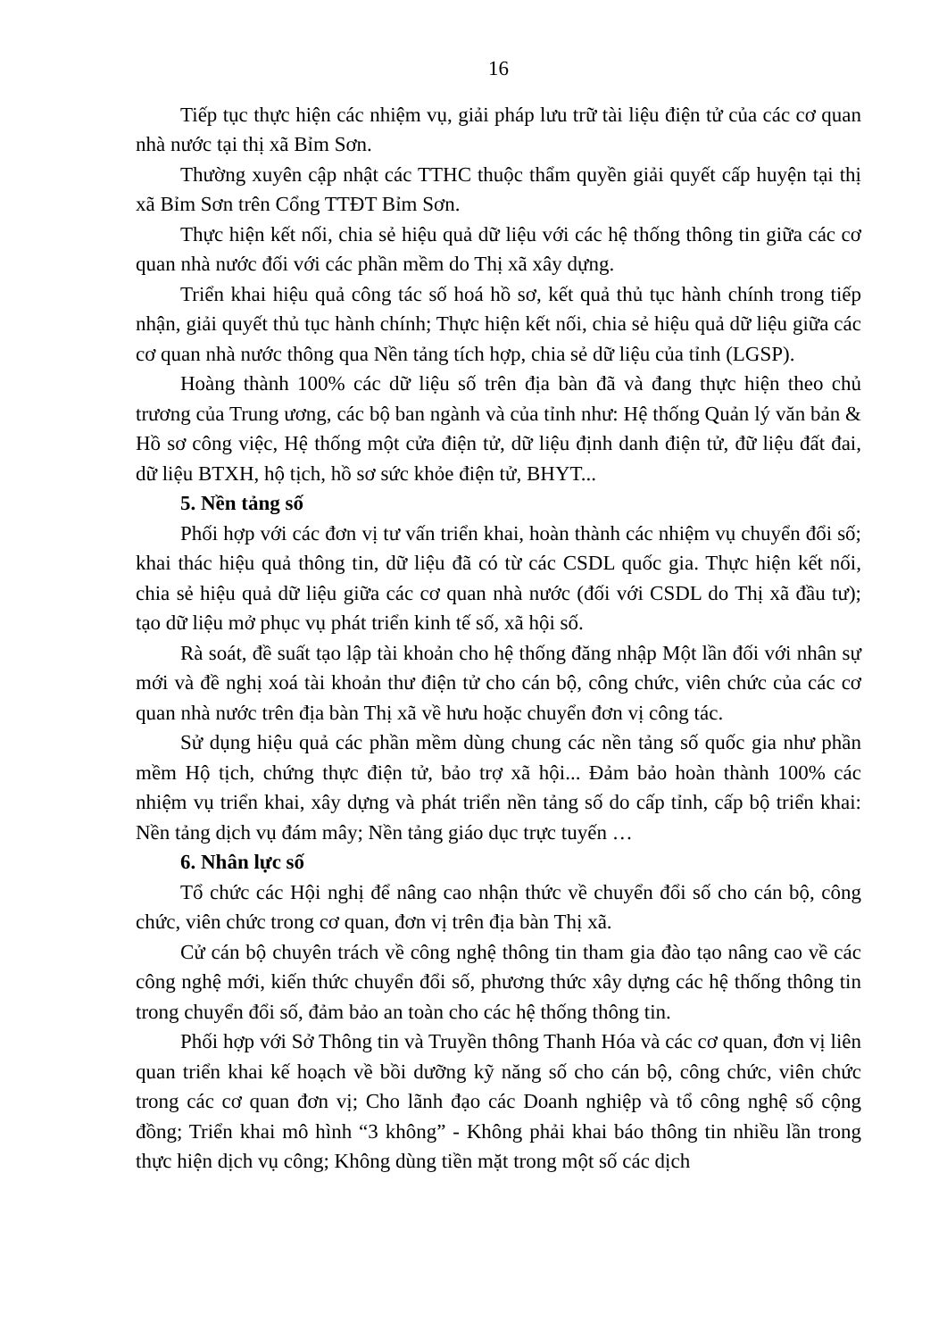16
Tiếp tục thực hiện các nhiệm vụ, giải pháp lưu trữ tài liệu điện tử của các cơ quan nhà nước tại thị xã Bỉm Sơn.
Thường xuyên cập nhật các TTHC thuộc thẩm quyền giải quyết cấp huyện tại thị xã Bỉm Sơn trên Cổng TTĐT Bỉm Sơn.
Thực hiện kết nối, chia sẻ hiệu quả dữ liệu với các hệ thống thông tin giữa các cơ quan nhà nước đối với các phần mềm do Thị xã xây dựng.
Triển khai hiệu quả công tác số hoá hồ sơ, kết quả thủ tục hành chính trong tiếp nhận, giải quyết thủ tục hành chính; Thực hiện kết nối, chia sẻ hiệu quả dữ liệu giữa các cơ quan nhà nước thông qua Nền tảng tích hợp, chia sẻ dữ liệu của tỉnh (LGSP).
Hoàng thành 100% các dữ liệu số trên địa bàn đã và đang thực hiện theo chủ trương của Trung ương, các bộ ban ngành và của tỉnh như: Hệ thống Quản lý văn bản & Hồ sơ công việc, Hệ thống một cửa điện tử, dữ liệu định danh điện tử, đữ liệu đất đai, dữ liệu BTXH, hộ tịch, hồ sơ sức khỏe điện tử, BHYT...
5. Nền tảng số
Phối hợp với các đơn vị tư vấn triển khai, hoàn thành các nhiệm vụ chuyển đổi số; khai thác hiệu quả thông tin, dữ liệu đã có từ các CSDL quốc gia. Thực hiện kết nối, chia sẻ hiệu quả dữ liệu giữa các cơ quan nhà nước (đối với CSDL do Thị xã đầu tư); tạo dữ liệu mở phục vụ phát triển kinh tế số, xã hội số.
Rà soát, đề suất tạo lập tài khoản cho hệ thống đăng nhập Một lần đối với nhân sự mới và đề nghị xoá tài khoản thư điện tử cho cán bộ, công chức, viên chức của các cơ quan nhà nước trên địa bàn Thị xã về hưu hoặc chuyển đơn vị công tác.
Sử dụng hiệu quả các phần mềm dùng chung các nền tảng số quốc gia như phần mềm Hộ tịch, chứng thực điện tử, bảo trợ xã hội... Đảm bảo hoàn thành 100% các nhiệm vụ triển khai, xây dựng và phát triển nền tảng số do cấp tỉnh, cấp bộ triển khai: Nền tảng dịch vụ đám mây; Nền tảng giáo dục trực tuyến …
6. Nhân lực số
Tổ chức các Hội nghị để nâng cao nhận thức về chuyển đổi số cho cán bộ, công chức, viên chức trong cơ quan, đơn vị trên địa bàn Thị xã.
Cử cán bộ chuyên trách về công nghệ thông tin tham gia đào tạo nâng cao về các công nghệ mới, kiến thức chuyển đổi số, phương thức xây dựng các hệ thống thông tin trong chuyển đổi số, đảm bảo an toàn cho các hệ thống thông tin.
Phối hợp với Sở Thông tin và Truyền thông Thanh Hóa và các cơ quan, đơn vị liên quan triển khai kế hoạch về bồi dưỡng kỹ năng số cho cán bộ, công chức, viên chức trong các cơ quan đơn vị; Cho lãnh đạo các Doanh nghiệp và tổ công nghệ số cộng đồng; Triển khai mô hình “3 không” - Không phải khai báo thông tin nhiều lần trong thực hiện dịch vụ công; Không dùng tiền mặt trong một số các dịch